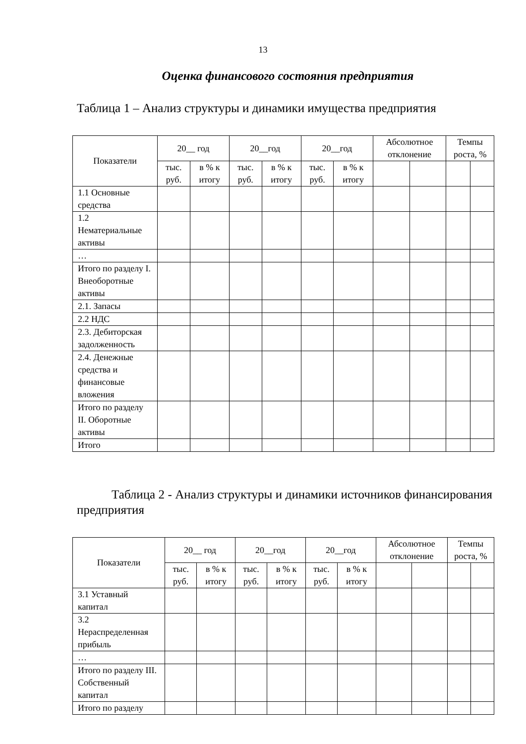13
Оценка финансового состояния предприятия
Таблица 1 – Анализ структуры и динамики имущества предприятия
| Показатели | 20__ год | | 20__год | | 20__год | | Абсолютное отклонение | | Темпы роста, % | |
| --- | --- | --- | --- | --- | --- | --- | --- | --- | --- | --- |
| | тыс. руб. | в % к итогу | тыс. руб. | в % к итогу | тыс. руб. | в % к итогу | | | | |
| 1.1 Основные средства | | | | | | | | | | |
| 1.2 Нематериальные активы | | | | | | | | | | |
| … | | | | | | | | | | |
| Итого по разделу I. Внеоборотные активы | | | | | | | | | | |
| 2.1. Запасы | | | | | | | | | | |
| 2.2 НДС | | | | | | | | | | |
| 2.3. Дебиторская задолженность | | | | | | | | | | |
| 2.4. Денежные средства и финансовые вложения | | | | | | | | | | |
| Итого по разделу II. Оборотные активы | | | | | | | | | | |
| Итого | | | | | | | | | | |
Таблица 2 - Анализ структуры и динамики источников финансирования предприятия
| Показатели | 20__ год | | 20__год | | 20__год | | Абсолютное отклонение | | Темпы роста, % | |
| --- | --- | --- | --- | --- | --- | --- | --- | --- | --- | --- |
| | тыс. руб. | в % к итогу | тыс. руб. | в % к итогу | тыс. руб. | в % к итогу | | | | |
| 3.1 Уставный капитал | | | | | | | | | | |
| 3.2 Нераспределенная прибыль | | | | | | | | | | |
| … | | | | | | | | | | |
| Итого по разделу III. Собственный капитал | | | | | | | | | | |
| Итого по разделу | | | | | | | | | | |